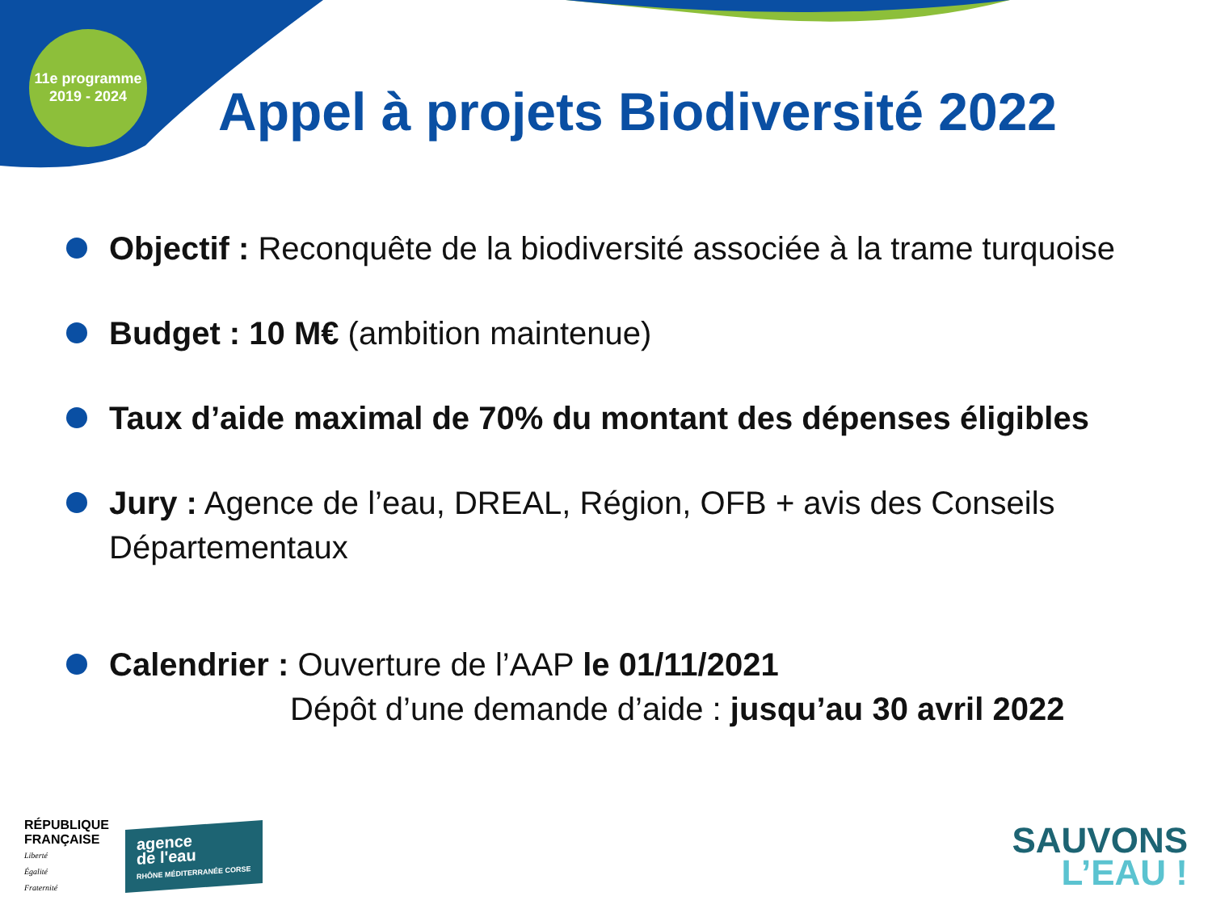11e programme
2019 - 2024
Appel à projets Biodiversité 2022
Objectif : Reconquête de la biodiversité associée à la trame turquoise
Budget : 10 M€ (ambition maintenue)
Taux d’aide maximal de 70% du montant des dépenses éligibles
Jury : Agence de l’eau, DREAL, Région, OFB + avis des Conseils Départementaux
Calendrier : Ouverture de l’AAP le 01/11/2021
Dépôt d’une demande d’aide : jusqu’au 30 avril 2022
RÉPUBLIQUE
FRANÇAISE
Liberté
Égalité
Fraternité
agence
de l'eau
RHÔNE MÉDITERRANÉE CORSE
SAUVONS
L’EAU !